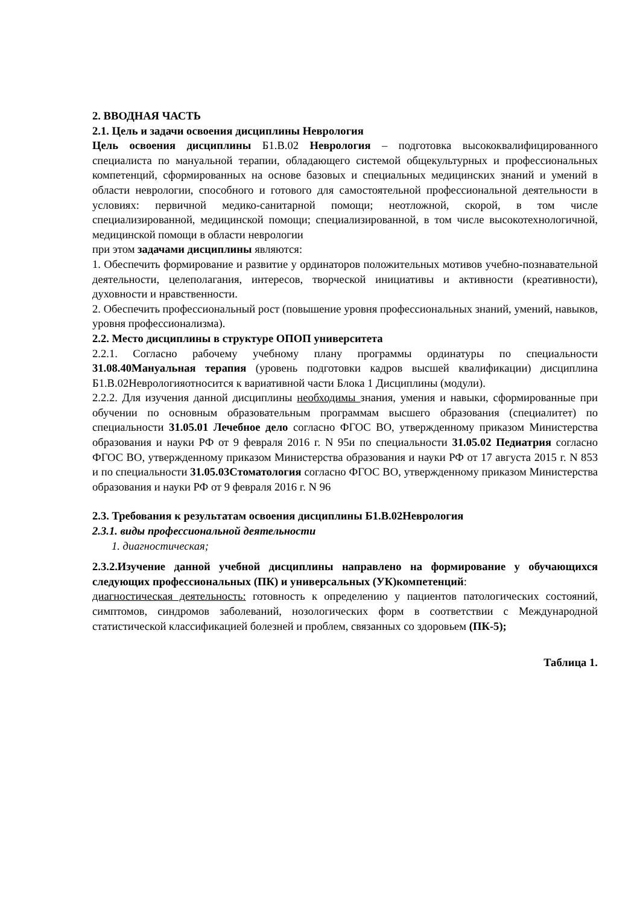2. ВВОДНАЯ ЧАСТЬ
2.1. Цель и задачи освоения дисциплины Неврология
Цель освоения дисциплины Б1.В.02 Неврология – подготовка высококвалифицированного специалиста по мануальной терапии, обладающего системой общекультурных и профессиональных компетенций, сформированных на основе базовых и специальных медицинских знаний и умений в области неврологии, способного и готового для самостоятельной профессиональной деятельности в условиях: первичной медико-санитарной помощи; неотложной, скорой, в том числе специализированной, медицинской помощи; специализированной, в том числе высокотехнологичной, медицинской помощи в области неврологии
при этом задачами дисциплины являются:
1. Обеспечить формирование и развитие у ординаторов положительных мотивов учебно-познавательной деятельности, целеполагания, интересов, творческой инициативы и активности (креативности), духовности и нравственности.
2. Обеспечить профессиональный рост (повышение уровня профессиональных знаний, умений, навыков, уровня профессионализма).
2.2. Место дисциплины в структуре ОПОП университета
2.2.1. Согласно рабочему учебному плану программы ординатуры по специальности 31.08.40Мануальная терапия (уровень подготовки кадров высшей квалификации) дисциплина Б1.В.02Неврологияотносится к вариативной части Блока 1 Дисциплины (модули).
2.2.2. Для изучения данной дисциплины необходимы знания, умения и навыки, сформированные при обучении по основным образовательным программам высшего образования (специалитет) по специальности 31.05.01 Лечебное дело согласно ФГОС ВО, утвержденному приказом Министерства образования и науки РФ от 9 февраля 2016 г. N 95и по специальности 31.05.02 Педиатрия согласно ФГОС ВО, утвержденному приказом Министерства образования и науки РФ от 17 августа 2015 г. N 853 и по специальности 31.05.03Стоматология согласно ФГОС ВО, утвержденному приказом Министерства образования и науки РФ от 9 февраля 2016 г. N 96
2.3. Требования к результатам освоения дисциплины Б1.В.02Неврология
2.3.1. виды профессиональной деятельности
1. диагностическая;
2.3.2.Изучение данной учебной дисциплины направлено на формирование у обучающихся следующих профессиональных (ПК) и универсальных (УК)компетенций:
диагностическая деятельность: готовность к определению у пациентов патологических состояний, симптомов, синдромов заболеваний, нозологических форм в соответствии с Международной статистической классификацией болезней и проблем, связанных со здоровьем (ПК-5);
Таблица 1.